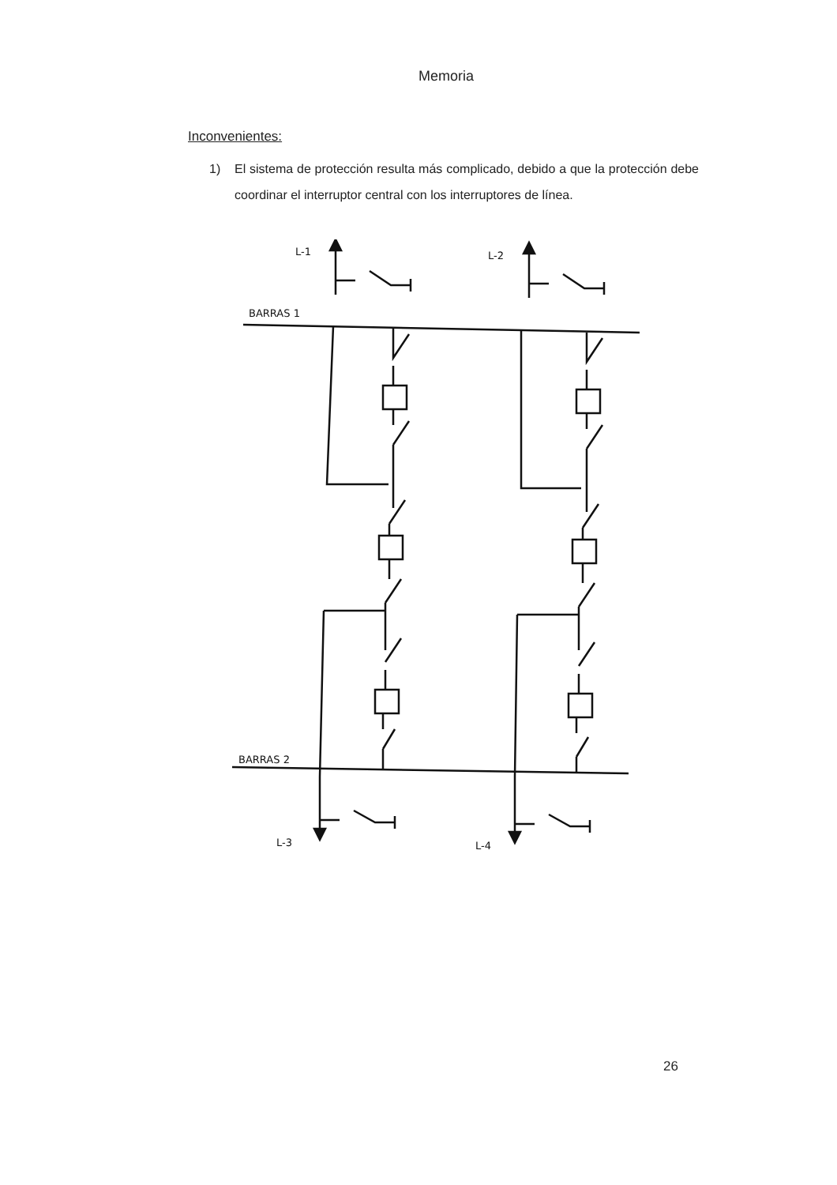Memoria
Inconvenientes:
1) El sistema de protección resulta más complicado, debido a que la protección debe coordinar el interruptor central con los interruptores de línea.
L-1
L-2
BARRAS 1
BARRAS 2
L-3
L-4
26